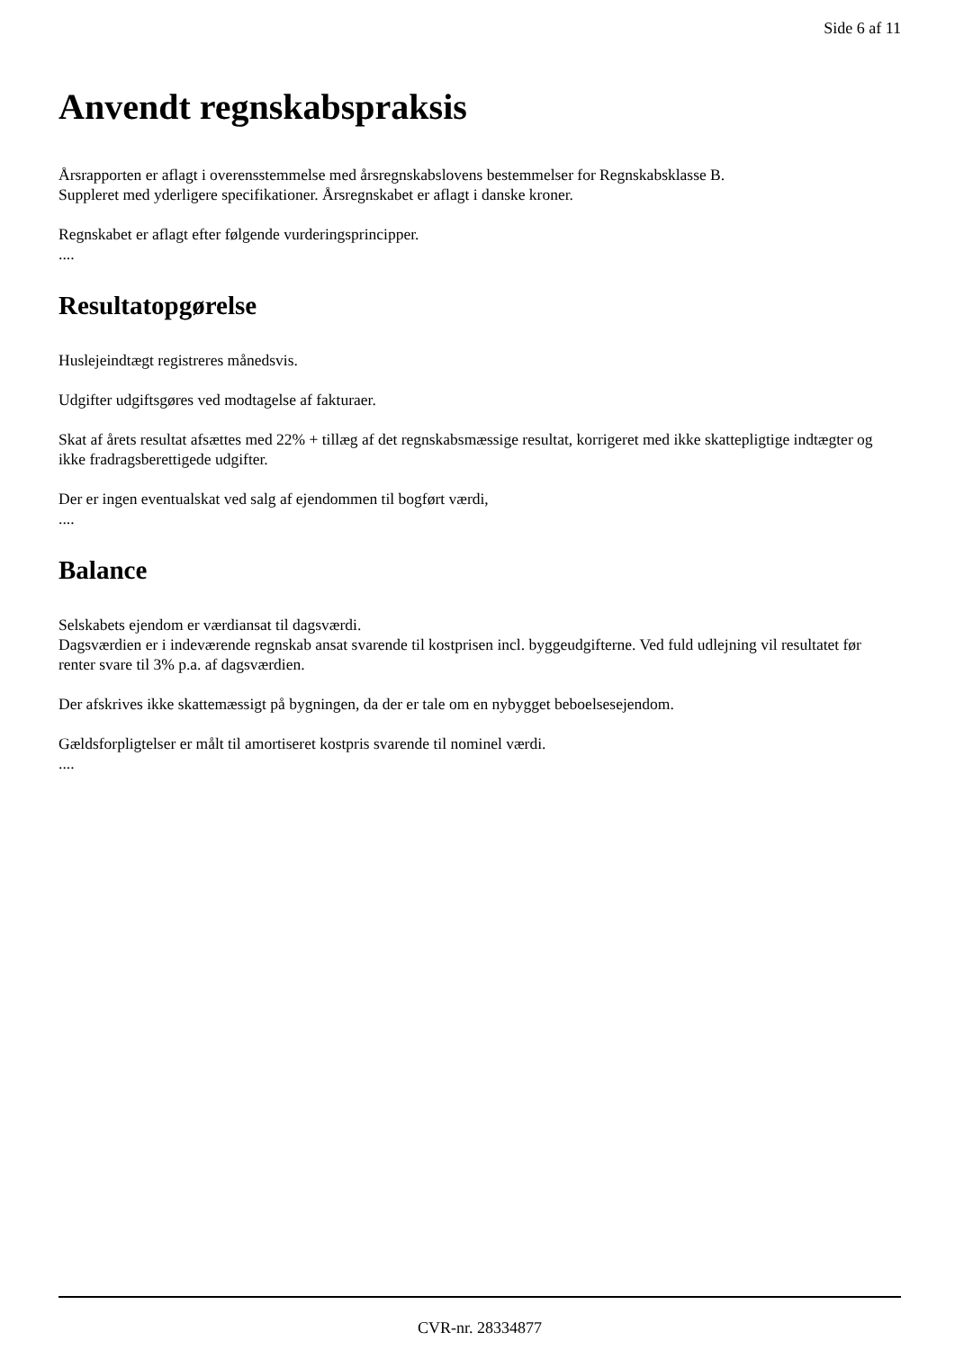Side 6 af 11
Anvendt regnskabspraksis
Årsrapporten er aflagt i overensstemmelse med årsregnskabslovens bestemmelser for Regnskabsklasse B.
Suppleret med yderligere specifikationer. Årsregnskabet er aflagt i danske kroner.
Regnskabet er aflagt efter følgende vurderingsprincipper.
....
Resultatopgørelse
Huslejeindtægt registreres månedsvis.
Udgifter udgiftsgøres ved modtagelse af fakturaer.
Skat af årets resultat afsættes med 22% + tillæg af det regnskabsmæssige resultat, korrigeret med ikke skattepligtige indtægter og ikke fradragsberettigede udgifter.
Der er ingen eventualskat ved salg af ejendommen til bogført værdi,
....
Balance
Selskabets ejendom er værdiansat til dagsværdi.
Dagsværdien er i indeværende regnskab ansat svarende til kostprisen incl. byggeudgifterne. Ved fuld udlejning vil resultatet før renter svare til 3% p.a. af dagsværdien.
Der afskrives ikke skattemæssigt på bygningen, da der er tale om en nybygget beboelsesejendom.
Gældsforpligtelser er målt til amortiseret kostpris svarende til nominel værdi.
....
CVR-nr. 28334877